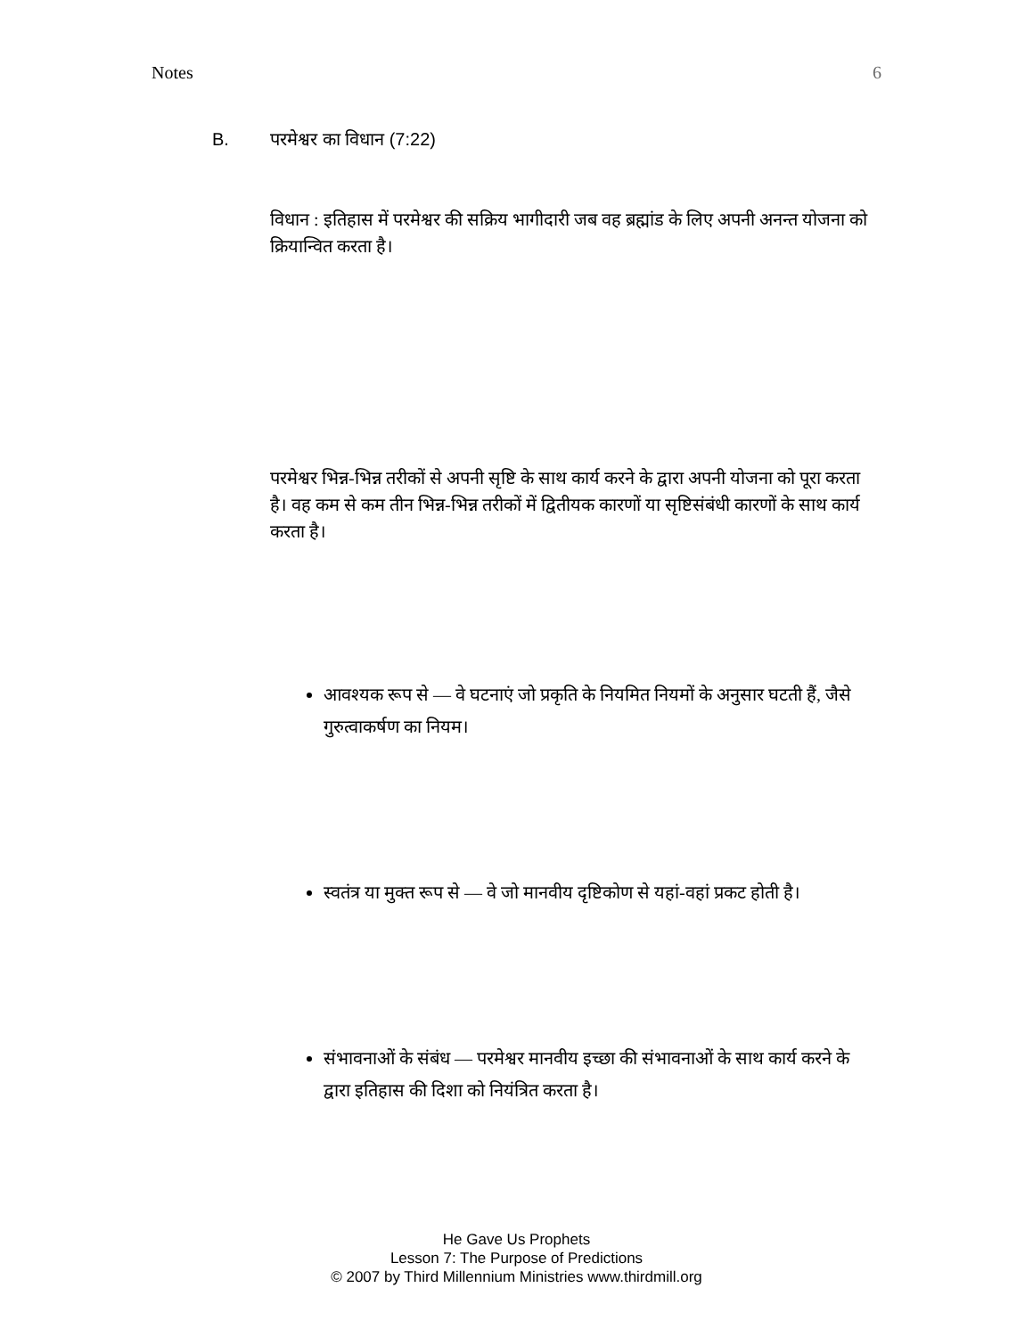Notes 6
B. परमेश्वर का विधान (7:22)
विधान : इतिहास में परमेश्वर की सक्रिय भागीदारी जब वह ब्रह्मांड के लिए अपनी अनन्त योजना को क्रियान्वित करता है।
परमेश्वर भिन्न-भिन्न तरीकों से अपनी सृष्टि के साथ कार्य करने के द्वारा अपनी योजना को पूरा करता है। वह कम से कम तीन भिन्न-भिन्न तरीकों में द्वितीयक कारणों या सृष्टिसंबंधी कारणों के साथ कार्य करता है।
आवश्यक रूप से — वे घटनाएं जो प्रकृति के नियमित नियमों के अनुसार घटती हैं, जैसे गुरुत्वाकर्षण का नियम।
स्वतंत्र या मुक्त रूप से — वे जो मानवीय दृष्टिकोण से यहां-वहां प्रकट होती है।
संभावनाओं के संबंध — परमेश्वर मानवीय इच्छा की संभावनाओं के साथ कार्य करने के द्वारा इतिहास की दिशा को नियंत्रित करता है।
He Gave Us Prophets
Lesson 7: The Purpose of Predictions
© 2007 by Third Millennium Ministries www.thirdmill.org